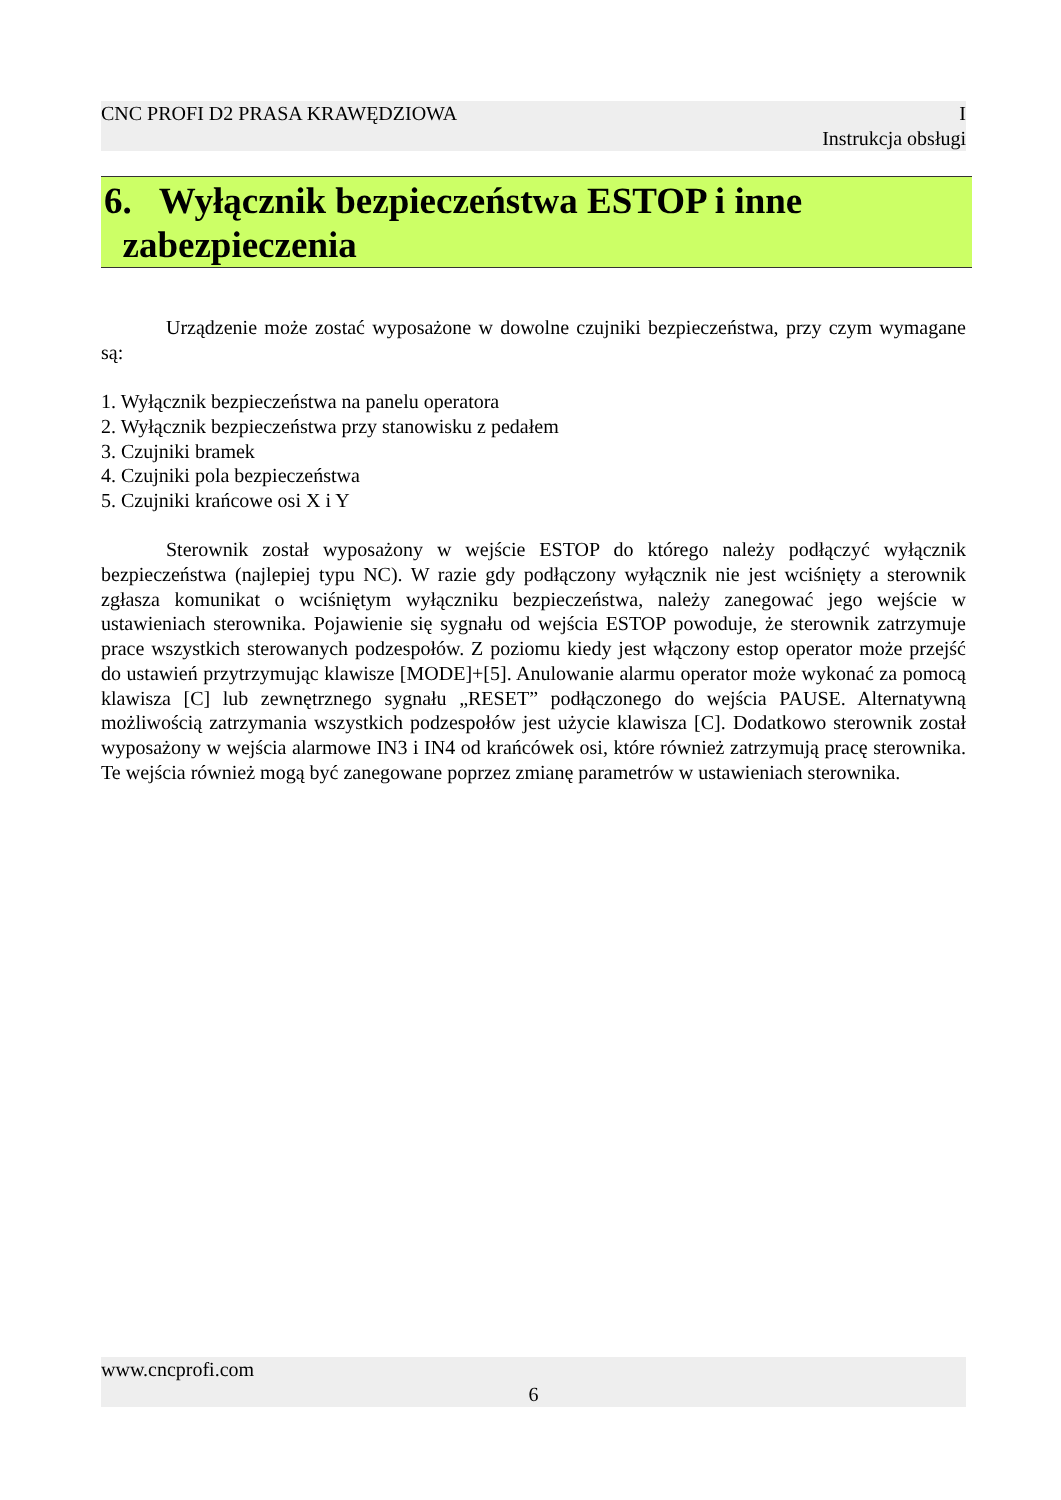CNC PROFI D2 PRASA KRAWĘDZIOWA I
Instrukcja obsługi
6. Wyłącznik bezpieczeństwa ESTOP i inne
zabezpieczenia
Urządzenie może zostać wyposażone w dowolne czujniki bezpieczeństwa, przy czym wymagane są:
1. Wyłącznik bezpieczeństwa na panelu operatora
2. Wyłącznik bezpieczeństwa przy stanowisku z pedałem
3. Czujniki bramek
4. Czujniki pola bezpieczeństwa
5. Czujniki krańcowe osi X i Y
Sterownik został wyposażony w wejście ESTOP do którego należy podłączyć wyłącznik bezpieczeństwa (najlepiej typu NC). W razie gdy podłączony wyłącznik nie jest wciśnięty a sterownik zgłasza komunikat o wciśniętym wyłączniku bezpieczeństwa, należy zanegować jego wejście w ustawieniach sterownika. Pojawienie się sygnału od wejścia ESTOP powoduje, że sterownik zatrzymuje prace wszystkich sterowanych podzespołów. Z poziomu kiedy jest włączony estop operator może przejść do ustawień przytrzymując klawisze [MODE]+[5]. Anulowanie alarmu operator może wykonać za pomocą klawisza [C] lub zewnętrznego sygnału „RESET” podłączonego do wejścia PAUSE. Alternatywną możliwością zatrzymania wszystkich podzespołów jest użycie klawisza [C]. Dodatkowo sterownik został wyposażony w wejścia alarmowe IN3 i IN4 od krańcówek osi, które również zatrzymują pracę sterownika. Te wejścia również mogą być zanegowane poprzez zmianę parametrów w ustawieniach sterownika.
www.cncprofi.com
6